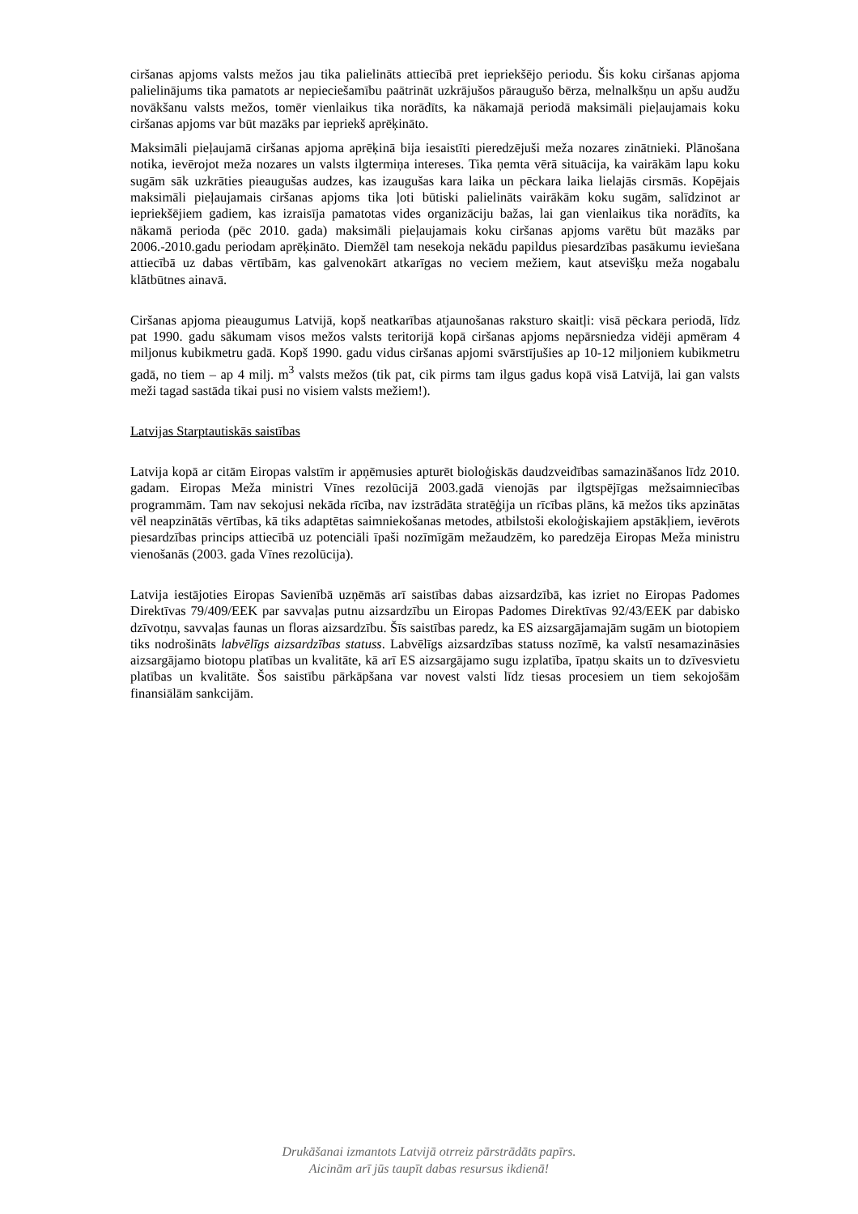ciršanas apjoms valsts mežos jau tika palielināts attiecībā pret iepriekšējo periodu. Šis koku ciršanas apjoma palielinājums tika pamatots ar nepieciešamību paātrināt uzkrājušos pāraugušo bērza, melnalkšņu un apšu audžu novākšanu valsts mežos, tomēr vienlaikus tika norādīts, ka nākamajā periodā maksimāli pieļaujamais koku ciršanas apjoms var būt mazāks par iepriekš aprēķināto.
Maksimāli pieļaujamā ciršanas apjoma aprēķinā bija iesaistīti pieredzējuši meža nozares zinātnieki. Plānošana notika, ievērojot meža nozares un valsts ilgtermiņa intereses. Tika ņemta vērā situācija, ka vairākām lapu koku sugām sāk uzkrāties pieaugušas audzes, kas izaugušas kara laika un pēckara laika lielajās cirsmās. Kopējais maksimāli pieļaujamais ciršanas apjoms tika ļoti būtiski palielināts vairākām koku sugām, salīdzinot ar iepriekšējiem gadiem, kas izraisīja pamatotas vides organizāciju bažas, lai gan vienlaikus tika norādīts, ka nākamā perioda (pēc 2010. gada) maksimāli pieļaujamais koku ciršanas apjoms varētu būt mazāks par 2006.-2010.gadu periodam aprēķināto. Diemžēl tam nesekoja nekādu papildus piesardzības pasākumu ieviešana attiecībā uz dabas vērtībām, kas galvenokārt atkarīgas no veciem mežiem, kaut atsevišķu meža nogabalu klātbūtnes ainavā.
Ciršanas apjoma pieaugumus Latvijā, kopš neatkarības atjaunošanas raksturo skaitļi: visā pēckara periodā, līdz pat 1990. gadu sākumam visos mežos valsts teritorijā kopā ciršanas apjoms nepārsniedza vidēji apmēram 4 miljonus kubikmetru gadā. Kopš 1990. gadu vidus ciršanas apjomi svārstījušies ap 10-12 miljoniem kubikmetru gadā, no tiem – ap 4 milj. m<sup>3</sup> valsts mežos (tik pat, cik pirms tam ilgus gadus kopā visā Latvijā, lai gan valsts meži tagad sastāda tikai pusi no visiem valsts mežiem!).
Latvijas Starptautiskās saistības
Latvija kopā ar citām Eiropas valstīm ir apņēmusies apturēt bioloģiskās daudzveidības samazināšanos līdz 2010. gadam. Eiropas Meža ministri Vīnes rezolūcijā 2003.gadā vienojās par ilgtspējīgas mežsaimniecības programmām. Tam nav sekojusi nekāda rīcība, nav izstrādāta stratēģija un rīcības plāns, kā mežos tiks apzinātas vēl neapzinātās vērtības, kā tiks adaptētas saimniekošanas metodes, atbilstoši ekoloģiskajiem apstākļiem, ievērots piesardzības princips attiecībā uz potenciāli īpaši nozīmīgām mežaudzēm, ko paredzēja Eiropas Meža ministru vienošanās (2003. gada Vīnes rezolūcija).
Latvija iestājoties Eiropas Savienībā uzņēmās arī saistības dabas aizsardzībā, kas izriet no Eiropas Padomes Direktīvas 79/409/EEK par savvaļas putnu aizsardzību un Eiropas Padomes Direktīvas 92/43/EEK par dabisko dzīvotņu, savvaļas faunas un floras aizsardzību. Šīs saistības paredz, ka ES aizsargājamajām sugām un biotopiem tiks nodrošināts labvēlīgs aizsardzības statuss. Labvēlīgs aizsardzības statuss nozīmē, ka valstī nesamazināsies aizsargājamo biotopu platības un kvalitāte, kā arī ES aizsargājamo sugu izplatība, īpatņu skaits un to dzīvesvietu platības un kvalitāte. Šos saistību pārkāpšana var novest valsti līdz tiesas procesiem un tiem sekojošām finansiālām sankcijām.
Drukāšanai izmantots Latvijā otrreiz pārstrādāts papīrs.
Aicinām arī jūs taupīt dabas resursus ikdienā!